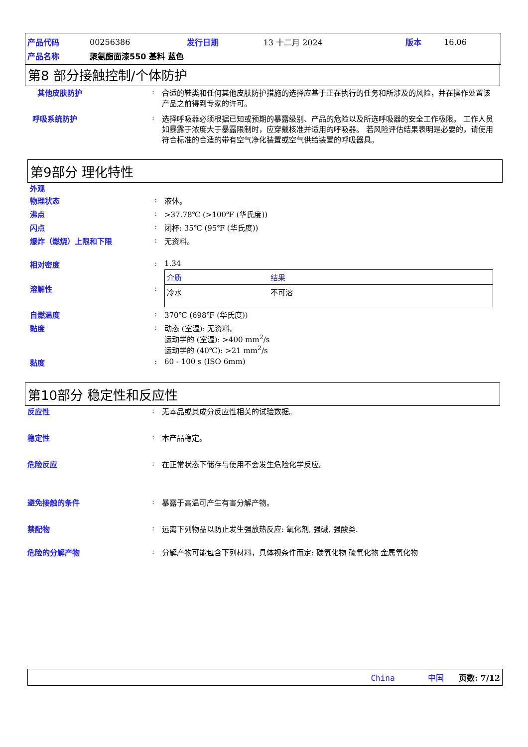| 产品代码 | 00256386 | 发行日期 | 13 十二月 2024 | 版本 | 16.06 |
| 产品名称 | 聚氨酯面漆550 基料 蓝色 | | | | |
第8 部分接触控制/个体防护
其他皮肤防护 : 合适的鞋类和任何其他皮肤防护措施的选择应基于正在执行的任务和所涉及的风险，并在操作处置该产品之前得到专家的许可。
呼吸系统防护 : 选择呼吸器必须根据已知或预期的暴露级别、产品的危险以及所选呼吸器的安全工作极限。 工作人员如暴露于浓度大于暴露限制时，应穿戴核准并适用的呼吸器。 若风险评估结果表明是必要的，请使用符合标准的合适的带有空气净化装置或空气供给装置的呼吸器具。
第9部分 理化特性
外观
物理状态 : 液体。
沸点 : >37.78℃ (>100℉ (华氏度))
闪点 : 闭杯: 35℃ (95℉ (华氏度))
爆炸（燃烧）上限和下限 : 无资料。
相对密度 : 1.34
溶解性 :
| 介质 | 结果 |
| --- | --- |
| 冷水 | 不可溶 |
自燃温度 : 370℃ (698℉ (华氏度))
黏度 : 动态 (室温): 无资料。
运动学的 (室温): >400 mm<sup>2</sup>/s
运动学的 (40℃): >21 mm<sup>2</sup>/s
黏度 : 60 - 100 s (ISO 6mm)
第10部分 稳定性和反应性
反应性 : 无本品或其成分反应性相关的试验数据。
稳定性 : 本产品稳定。
危险反应 : 在正常状态下储存与使用不会发生危险化学反应。
避免接触的条件 : 暴露于高温可产生有害分解产物。
禁配物 : 远离下列物品以防止发生强放热反应: 氧化剂, 强碱, 强酸类.
危险的分解产物 : 分解产物可能包含下列材料，具体视条件而定: 碳氧化物 硫氧化物 金属氧化物
China 中国 页数: 7/12